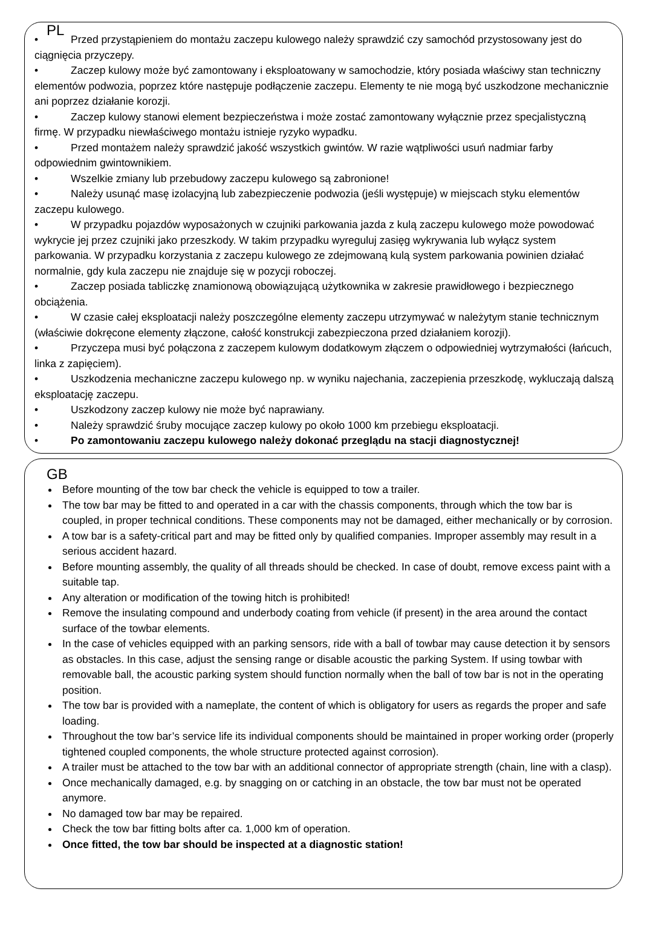PL
• Przed przystąpieniem do montażu zaczepu kulowego należy sprawdzić czy samochód przystosowany jest do ciągnięcia przyczepy.
• Zaczep kulowy może być zamontowany i eksploatowany w samochodzie, który posiada właściwy stan techniczny elementów podwozia, poprzez które następuje podłączenie zaczepu. Elementy te nie mogą być uszkodzone mechanicznie ani poprzez działanie korozji.
• Zaczep kulowy stanowi element bezpieczeństwa i może zostać zamontowany wyłącznie przez specjalistyczną firmę. W przypadku niewłaściwego montażu istnieje ryzyko wypadku.
• Przed montażem należy sprawdzić jakość wszystkich gwintów. W razie wątpliwości usuń nadmiar farby odpowiednim gwintownikiem.
• Wszelkie zmiany lub przebudowy zaczepu kulowego są zabronione!
• Należy usunąć masę izolacyjną lub zabezpieczenie podwozia (jeśli występuje) w miejscach styku elementów zaczepu kulowego.
• W przypadku pojazdów wyposażonych w czujniki parkowania jazda z kulą zaczepu kulowego może powodować wykrycie jej przez czujniki jako przeszkody. W takim przypadku wyreguluj zasięg wykrywania lub wyłącz system parkowania. W przypadku korzystania z zaczepu kulowego ze zdejmowaną kulą system parkowania powinien działać normalnie, gdy kula zaczepu nie znajduje się w pozycji roboczej.
• Zaczep posiada tabliczkę znamionową obowiązującą użytkownika w zakresie prawidłowego i bezpiecznego obciążenia.
• W czasie całej eksploatacji należy poszczególne elementy zaczepu utrzymywać w należytym stanie technicznym (właściwie dokręcone elementy złączone, całość konstrukcji zabezpieczona przed działaniem korozji).
• Przyczepa musi być połączona z zaczepem kulowym dodatkowym złączem o odpowiedniej wytrzymałości (łańcuch, linka z zapięciem).
• Uszkodzenia mechaniczne zaczepu kulowego np. w wyniku najechania, zaczepienia przeszkodę, wykluczają dalszą eksploatację zaczepu.
• Uszkodzony zaczep kulowy nie może być naprawiany.
• Należy sprawdzić śruby mocujące zaczep kulowy po około 1000 km przebiegu eksploatacji.
• Po zamontowaniu zaczepu kulowego należy dokonać przeglądu na stacji diagnostycznej!
GB
Before mounting of the tow bar check the vehicle is equipped to tow a trailer.
The tow bar may be fitted to and operated in a car with the chassis components, through which the tow bar is coupled, in proper technical conditions. These components may not be damaged, either mechanically or by corrosion.
A tow bar is a safety-critical part and may be fitted only by qualified companies. Improper assembly may result in a serious accident hazard.
Before mounting assembly, the quality of all threads should be checked. In case of doubt, remove excess paint with a suitable tap.
Any alteration or modification of the towing hitch is prohibited!
Remove the insulating compound and underbody coating from vehicle (if present) in the area around the contact surface of the towbar elements.
In the case of vehicles equipped with an parking sensors, ride with a ball of towbar may cause detection it by sensors as obstacles. In this case, adjust the sensing range or disable acoustic the parking System. If using towbar with removable ball, the acoustic parking system should function normally when the ball of tow bar is not in the operating position.
The tow bar is provided with a nameplate, the content of which is obligatory for users as regards the proper and safe loading.
Throughout the tow bar’s service life its individual components should be maintained in proper working order (properly tightened coupled components, the whole structure protected against corrosion).
A trailer must be attached to the tow bar with an additional connector of appropriate strength (chain, line with a clasp).
Once mechanically damaged, e.g. by snagging on or catching in an obstacle, the tow bar must not be operated anymore.
No damaged tow bar may be repaired.
Check the tow bar fitting bolts after ca. 1,000 km of operation.
Once fitted, the tow bar should be inspected at a diagnostic station!